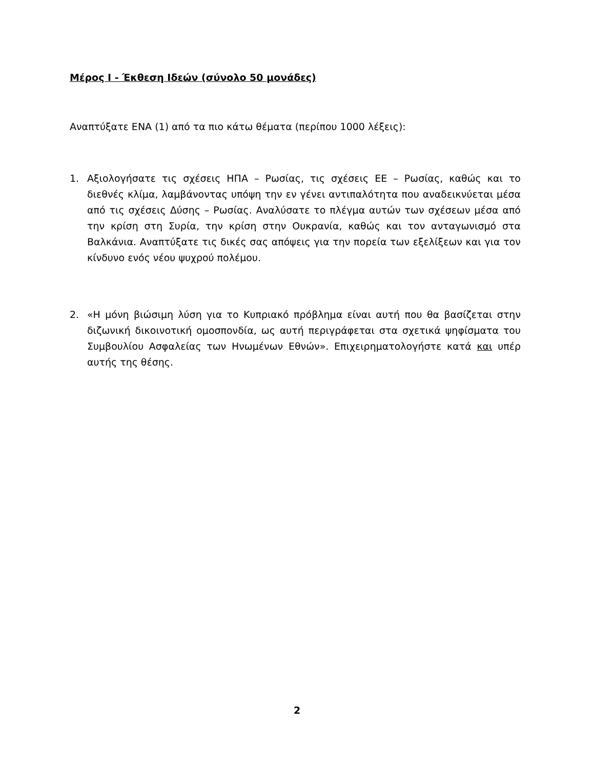Μέρος Ι - Έκθεση Ιδεών (σύνολο 50 μονάδες)
Αναπτύξατε ΕΝΑ (1) από τα πιο κάτω θέματα (περίπου 1000 λέξεις):
1.
Αξιολογήσατε τις σχέσεις ΗΠΑ – Ρωσίας, τις σχέσεις ΕΕ – Ρωσίας, καθώς και το διεθνές κλίμα, λαμβάνοντας υπόψη την εν γένει αντιπαλότητα που αναδεικνύεται μέσα από τις σχέσεις Δύσης – Ρωσίας. Αναλύσατε το πλέγμα αυτών των σχέσεων μέσα από την κρίση στη Συρία, την κρίση στην Ουκρανία, καθώς και τον ανταγωνισμό στα Βαλκάνια. Αναπτύξατε τις δικές σας απόψεις για την πορεία των εξελίξεων και για τον κίνδυνο ενός νέου ψυχρού πολέμου.
2.
«Η μόνη βιώσιμη λύση για το Κυπριακό πρόβλημα είναι αυτή που θα βασίζεται στην διζωνική δικοινοτική ομοσπονδία, ως αυτή περιγράφεται στα σχετικά ψηφίσματα του Συμβουλίου Ασφαλείας των Ηνωμένων Εθνών». Επιχειρηματολογήστε κατά και υπέρ αυτής της θέσης.
2